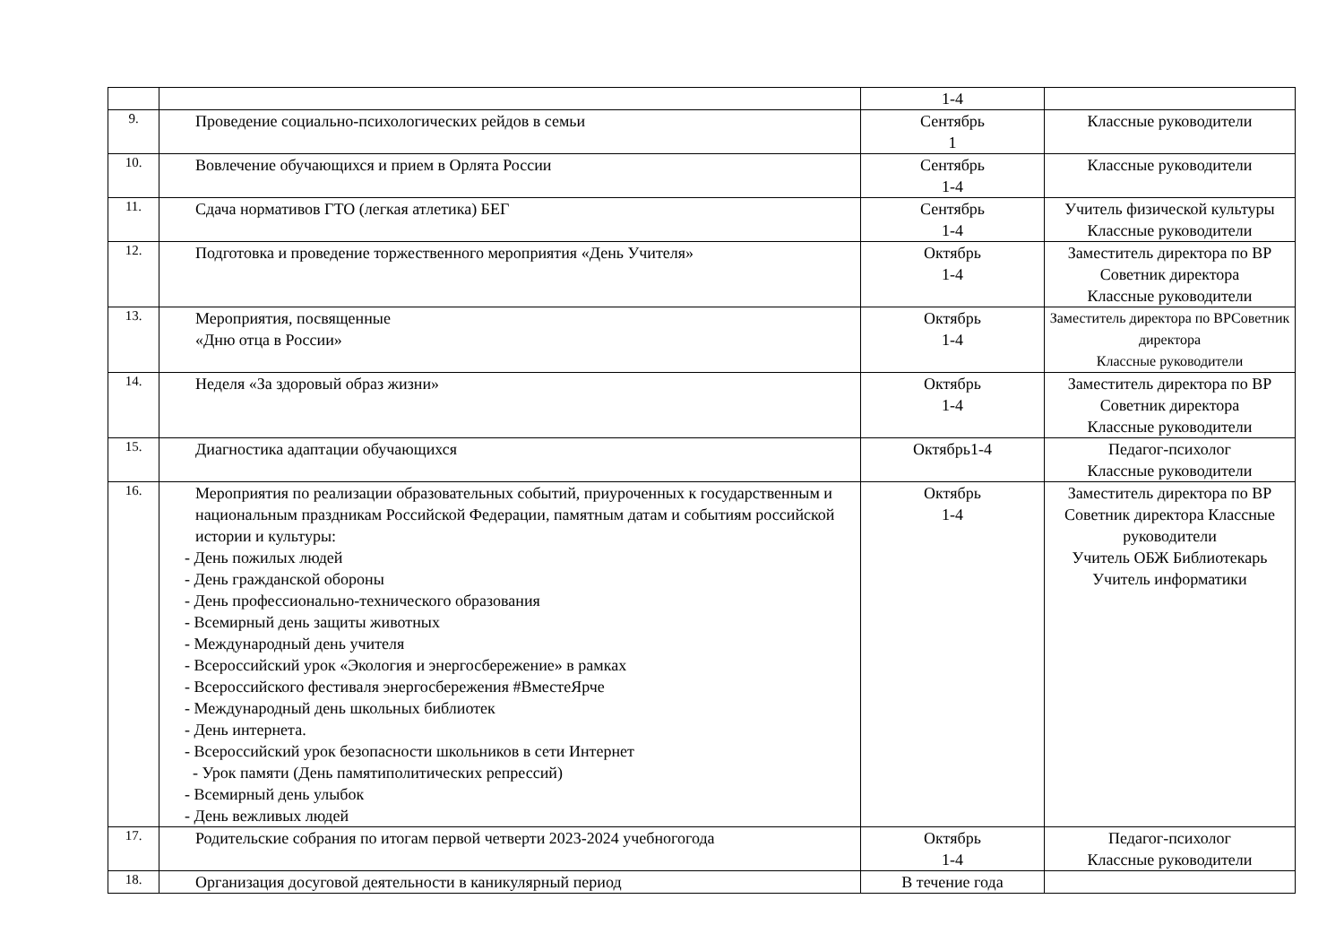| | | 1-4 | |
| 9. | Проведение социально-психологических рейдов в семьи | Сентябрь 1 | Классные руководители |
| 10. | Вовлечение обучающихся и прием в Орлята России | Сентябрь 1-4 | Классные руководители |
| 11. | Сдача нормативов ГТО (легкая атлетика) БЕГ | Сентябрь 1-4 | Учитель физической культуры Классные руководители |
| 12. | Подготовка и проведение торжественного мероприятия «День Учителя» | Октябрь 1-4 | Заместитель директора по ВР Советник директора Классные руководители |
| 13. | Мероприятия, посвященные «Дню отца в России» | Октябрь 1-4 | Заместитель директора по ВРСоветник директора Классные руководители |
| 14. | Неделя «За здоровый образ жизни» | Октябрь 1-4 | Заместитель директора по ВР Советник директора Классные руководители |
| 15. | Диагностика адаптации обучающихся | Октябрь1-4 | Педагог-психолог Классные руководители |
| 16. | Мероприятия по реализации образовательных событий, приуроченных к государственным и национальным праздникам Российской Федерации, памятным датам и событиям российской истории и культуры: - День пожилых людей - День гражданской обороны - День профессионально-технического образования - Всемирный день защиты животных - Международный день учителя - Всероссийский урок «Экология и энергосбережение» в рамках - Всероссийского фестиваля энергосбережения #ВместеЯрче - Международный день школьных библиотек - День интернета. - Всероссийский урок безопасности школьников в сети Интернет - Урок памяти (День памятиполитических репрессий) - Всемирный день улыбок - День вежливых людей | Октябрь 1-4 | Заместитель директора по ВР Советник директора Классные руководители Учитель ОБЖ Библиотекарь Учитель информатики |
| 17. | Родительские собрания по итогам первой четверти 2023-2024 учебногогода | Октябрь 1-4 | Педагог-психолог Классные руководители |
| 18. | Организация досуговой деятельности в каникулярный период | В течение года | |